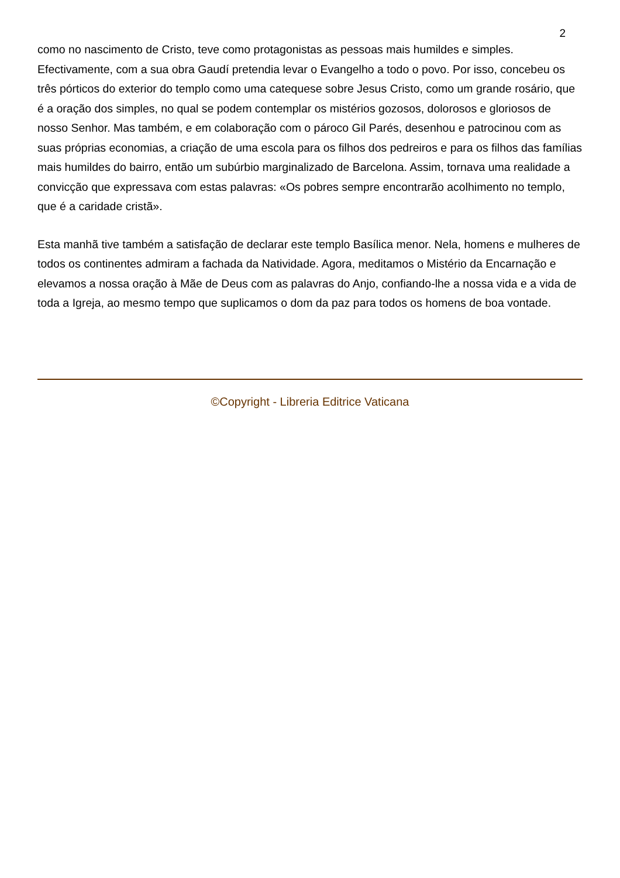2
como no nascimento de Cristo, teve como protagonistas as pessoas mais humildes e simples. Efectivamente, com a sua obra Gaudí pretendia levar o Evangelho a todo o povo. Por isso, concebeu os três pórticos do exterior do templo como uma catequese sobre Jesus Cristo, como um grande rosário, que é a oração dos simples, no qual se podem contemplar os mistérios gozosos, dolorosos e gloriosos de nosso Senhor. Mas também, e em colaboração com o pároco Gil Parés, desenhou e patrocinou com as suas próprias economias, a criação de uma escola para os filhos dos pedreiros e para os filhos das famílias mais humildes do bairro, então um subúrbio marginalizado de Barcelona. Assim, tornava uma realidade a convicção que expressava com estas palavras: «Os pobres sempre encontrarão acolhimento no templo, que é a caridade cristã».
Esta manhã tive também a satisfação de declarar este templo Basílica menor. Nela, homens e mulheres de todos os continentes admiram a fachada da Natividade. Agora, meditamos o Mistério da Encarnação e elevamos a nossa oração à Mãe de Deus com as palavras do Anjo, confiando-lhe a nossa vida e a vida de toda a Igreja, ao mesmo tempo que suplicamos o dom da paz para todos os homens de boa vontade.
©Copyright - Libreria Editrice Vaticana